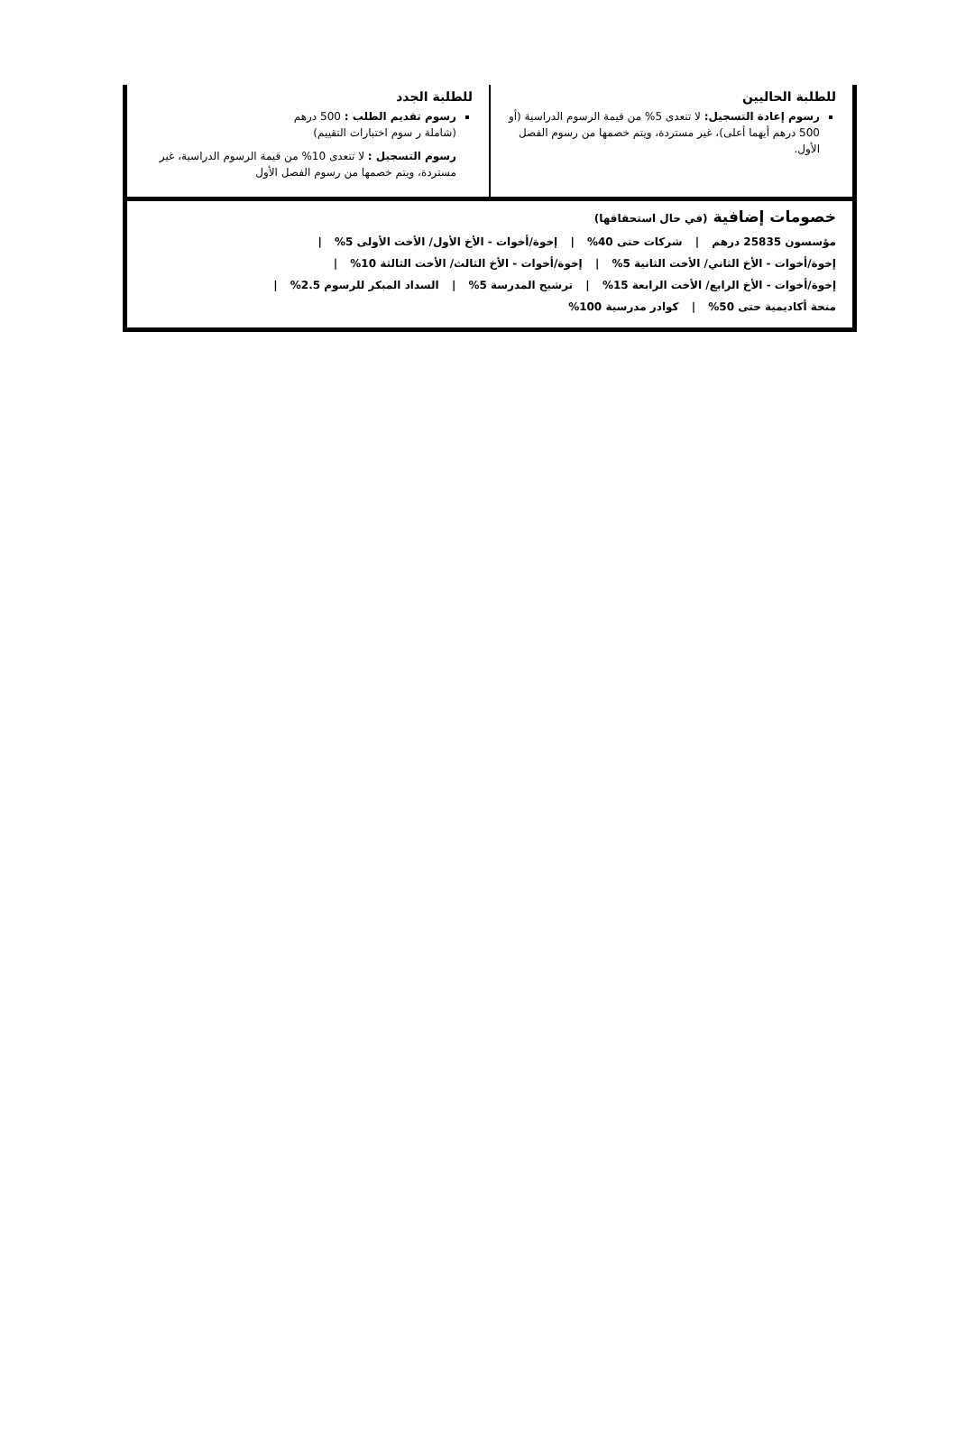| للطلبة الحاليين رسوم إعادة التسجيل: لا تتعدى 5% من قيمة الرسوم الدراسية (أو 500 درهم أيهما أعلى)، غير مستردة، ويتم خصمها من رسوم الفصل الأول. | للطلبة الجدد رسوم تقديم الطلب : 500 درهم (شاملة ر سوم اختبارات التقييم) رسوم التسجيل : لا تتعدى 10% من قيمة الرسوم الدراسية، غير مستردة، ويتم خصمها من رسوم الفصل الأول |
| خصومات إضافية (في حال استحقاقها) مؤسسون 25835 درهم / شركات حتى 40% / إخوة/أخوات - الأخ الأول/ الأخت الأولى 5% / إخوة/أخوات - الأخ الثاني/ الأخت الثانية 5% / إخوة/أخوات - الأخ الثالث/ الأخت الثالثة 10% / إخوة/أخوات - الأخ الرابع/ الأخت الرابعة 15% / ترشيح المدرسة 5% / السداد المبكر للرسوم 2.5% / منحة أكاديمية حتى 50% / كوادر مدرسية 100% | |